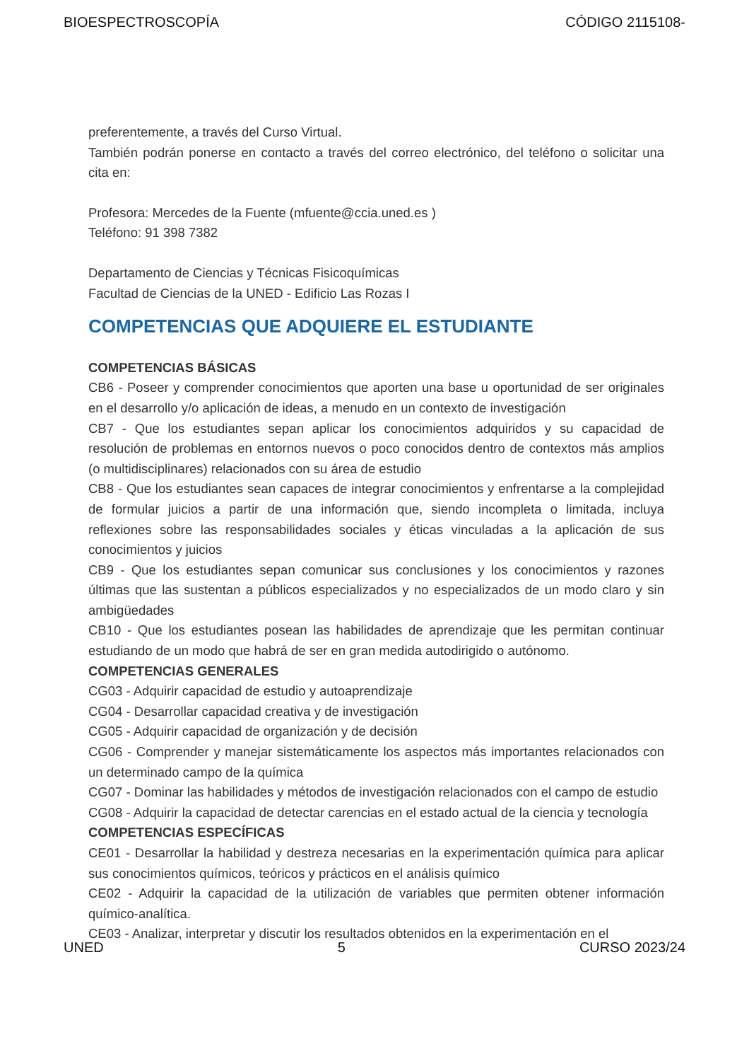BIOESPECTROSCOPÍA CÓDIGO 2115108-
preferentemente, a través del Curso Virtual.
También podrán ponerse en contacto a través del correo electrónico, del teléfono o solicitar una cita en:
Profesora: Mercedes de la Fuente (mfuente@ccia.uned.es )
Teléfono: 91 398 7382
Departamento de Ciencias y Técnicas Fisicoquímicas
Facultad de Ciencias de la UNED - Edificio Las Rozas I
COMPETENCIAS QUE ADQUIERE EL ESTUDIANTE
COMPETENCIAS BÁSICAS
CB6 - Poseer y comprender conocimientos que aporten una base u oportunidad de ser originales en el desarrollo y/o aplicación de ideas, a menudo en un contexto de investigación
CB7 - Que los estudiantes sepan aplicar los conocimientos adquiridos y su capacidad de resolución de problemas en entornos nuevos o poco conocidos dentro de contextos más amplios (o multidisciplinares) relacionados con su área de estudio
CB8 - Que los estudiantes sean capaces de integrar conocimientos y enfrentarse a la complejidad de formular juicios a partir de una información que, siendo incompleta o limitada, incluya reflexiones sobre las responsabilidades sociales y éticas vinculadas a la aplicación de sus conocimientos y juicios
CB9 - Que los estudiantes sepan comunicar sus conclusiones y los conocimientos y razones últimas que las sustentan a públicos especializados y no especializados de un modo claro y sin ambigüedades
CB10 - Que los estudiantes posean las habilidades de aprendizaje que les permitan continuar estudiando de un modo que habrá de ser en gran medida autodirigido o autónomo.
COMPETENCIAS GENERALES
CG03 - Adquirir capacidad de estudio y autoaprendizaje
CG04 - Desarrollar capacidad creativa y de investigación
CG05 - Adquirir capacidad de organización y de decisión
CG06 - Comprender y manejar sistemáticamente los aspectos más importantes relacionados con un determinado campo de la química
CG07 - Dominar las habilidades y métodos de investigación relacionados con el campo de estudio
CG08 - Adquirir la capacidad de detectar carencias en el estado actual de la ciencia y tecnología
COMPETENCIAS ESPECÍFICAS
CE01 - Desarrollar la habilidad y destreza necesarias en la experimentación química para aplicar sus conocimientos químicos, teóricos y prácticos en el análisis químico
CE02 - Adquirir la capacidad de la utilización de variables que permiten obtener información químico-analítica.
CE03 - Analizar, interpretar y discutir los resultados obtenidos en la experimentación en el
UNED 5 CURSO 2023/24